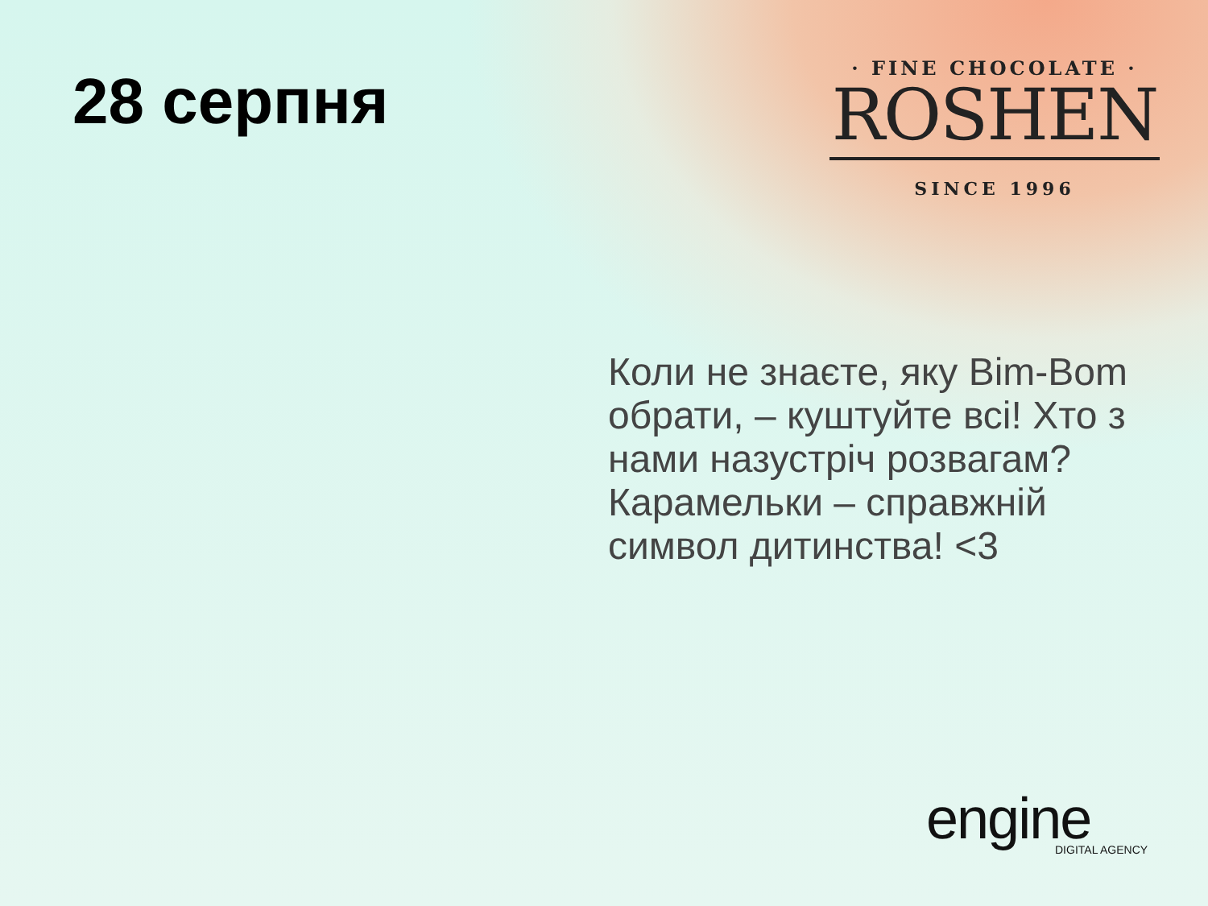28 серпня
· FINE CHOCOLATE ·
ROSHEN
SINCE 1996
Коли не знаєте, яку Bim-Bom обрати, – куштуйте всі! Хто з нами назустріч розвагам? Карамельки – справжній символ дитинства! <3
engine
DIGITAL AGENCY